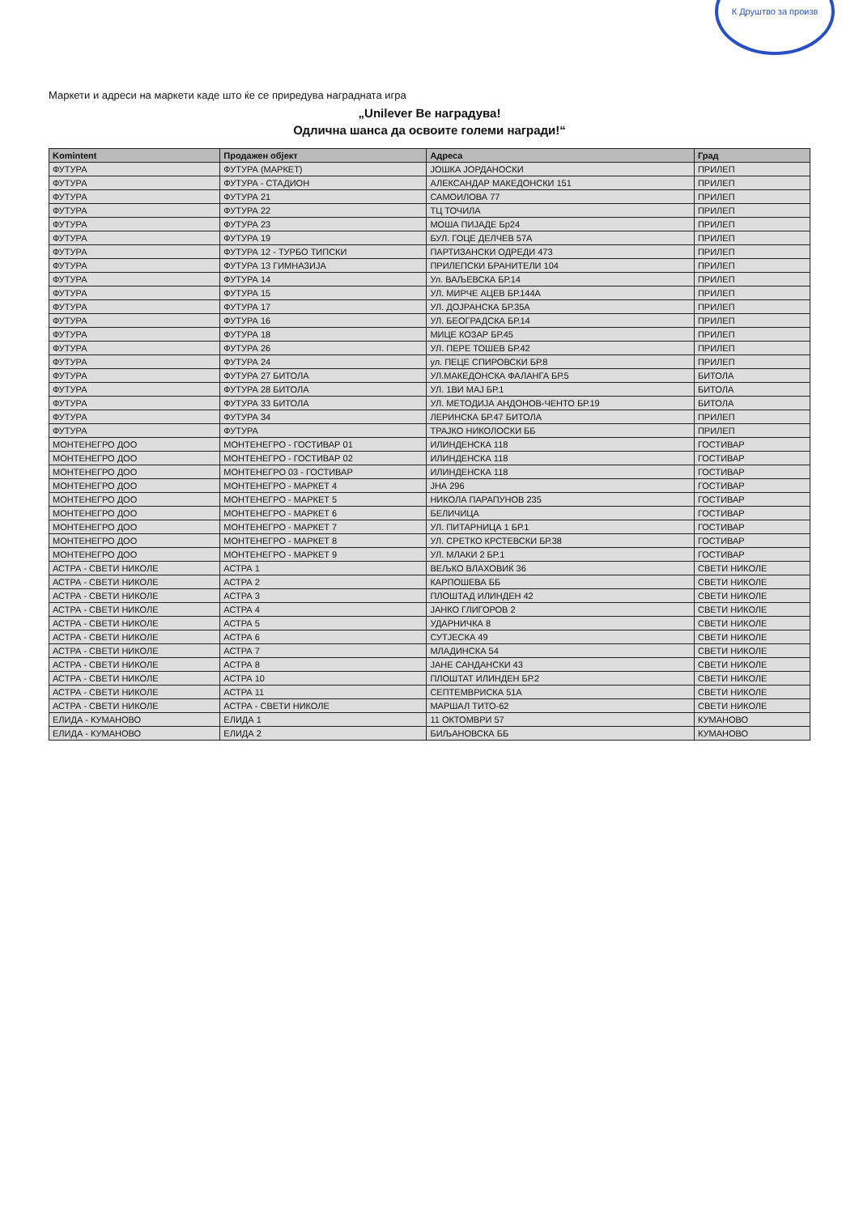К Друштво за произв
Маркети и адреси на маркети каде што ќе се приредува наградната игра
„Unilever Ве наградува!
Одлична шанса да освоите големи награди!“
| Komintent | Продажен објект | Адреса | Град |
| --- | --- | --- | --- |
| ФУТУРА | ФУТУРА (МАРКЕТ) | ЈОШКА ЈОРДАНОСКИ | ПРИЛЕП |
| ФУТУРА | ФУТУРА - СТАДИОН | АЛЕКСАНДАР МАКЕДОНСКИ 151 | ПРИЛЕП |
| ФУТУРА | ФУТУРА 21 | САМОИЛОВА 77 | ПРИЛЕП |
| ФУТУРА | ФУТУРА 22 | ТЦ ТОЧИЛА | ПРИЛЕП |
| ФУТУРА | ФУТУРА 23 | МОША ПИЈАДЕ Бр24 | ПРИЛЕП |
| ФУТУРА | ФУТУРА 19 | БУЛ. ГОЦЕ ДЕЛЧЕВ 57А | ПРИЛЕП |
| ФУТУРА | ФУТУРА 12 - ТУРБО ТИПСКИ | ПАРТИЗАНСКИ ОДРЕДИ 473 | ПРИЛЕП |
| ФУТУРА | ФУТУРА 13 ГИМНАЗИЈА | ПРИЛЕПСКИ БРАНИТЕЛИ 104 | ПРИЛЕП |
| ФУТУРА | ФУТУРА 14 | Ул. ВАЉЕВСКА БР.14 | ПРИЛЕП |
| ФУТУРА | ФУТУРА 15 | УЛ. МИРЧЕ АЦЕВ БР.144А | ПРИЛЕП |
| ФУТУРА | ФУТУРА 17 | УЛ. ДОЈРАНСКА БР.35А | ПРИЛЕП |
| ФУТУРА | ФУТУРА 16 | УЛ. БЕОГРАДСКА БР.14 | ПРИЛЕП |
| ФУТУРА | ФУТУРА 18 | МИЦЕ КОЗАР БР.45 | ПРИЛЕП |
| ФУТУРА | ФУТУРА 26 | УЛ. ПЕРЕ ТОШЕВ БР.42 | ПРИЛЕП |
| ФУТУРА | ФУТУРА 24 | ул. ПЕЦЕ СПИРОВСКИ БР.8 | ПРИЛЕП |
| ФУТУРА | ФУТУРА 27 БИТОЛА | УЛ.МАКЕДОНСКА ФАЛАНГА БР.5 | БИТОЛА |
| ФУТУРА | ФУТУРА 28 БИТОЛА | УЛ. 1ВИ МАЈ БР.1 | БИТОЛА |
| ФУТУРА | ФУТУРА 33 БИТОЛА | УЛ. МЕТОДИЈА АНДОНОВ-ЧЕНТО БР.19 | БИТОЛА |
| ФУТУРА | ФУТУРА 34 | ЛЕРИНСКА БР.47 БИТОЛА | ПРИЛЕП |
| ФУТУРА | ФУТУРА | ТРАЈКО НИКОЛОСКИ ББ | ПРИЛЕП |
| МОНТЕНЕГРО ДОО | МОНТЕНЕГРО - ГОСТИВАР 01 | ИЛИНДЕНСКА 118 | ГОСТИВАР |
| МОНТЕНЕГРО ДОО | МОНТЕНЕГРО - ГОСТИВАР 02 | ИЛИНДЕНСКА 118 | ГОСТИВАР |
| МОНТЕНЕГРО ДОО | МОНТЕНЕГРО 03 - ГОСТИВАР | ИЛИНДЕНСКА 118 | ГОСТИВАР |
| МОНТЕНЕГРО ДОО | МОНТЕНЕГРО - МАРКЕТ 4 | ЈНА 296 | ГОСТИВАР |
| МОНТЕНЕГРО ДОО | МОНТЕНЕГРО - МАРКЕТ 5 | НИКОЛА ПАРАПУНОВ 235 | ГОСТИВАР |
| МОНТЕНЕГРО ДОО | МОНТЕНЕГРО - МАРКЕТ 6 | БЕЛИЧИЦА | ГОСТИВАР |
| МОНТЕНЕГРО ДОО | МОНТЕНЕГРО - МАРКЕТ 7 | УЛ. ПИТАРНИЦА 1 БР.1 | ГОСТИВАР |
| МОНТЕНЕГРО ДОО | МОНТЕНЕГРО - МАРКЕТ 8 | УЛ. СРЕТКО КРСТЕВСКИ БР.38 | ГОСТИВАР |
| МОНТЕНЕГРО ДОО | МОНТЕНЕГРО - МАРКЕТ 9 | УЛ. МЛАКИ 2 БР.1 | ГОСТИВАР |
| АСТРА - СВЕТИ НИКОЛЕ | АСТРА 1 | ВЕЉКО ВЛАХОВИЌ 36 | СВЕТИ НИКОЛЕ |
| АСТРА - СВЕТИ НИКОЛЕ | АСТРА 2 | КАРПОШЕВА ББ | СВЕТИ НИКОЛЕ |
| АСТРА - СВЕТИ НИКОЛЕ | АСТРА 3 | ПЛОШТАД ИЛИНДЕН 42 | СВЕТИ НИКОЛЕ |
| АСТРА - СВЕТИ НИКОЛЕ | АСТРА 4 | ЈАНКО ГЛИГОРОВ 2 | СВЕТИ НИКОЛЕ |
| АСТРА - СВЕТИ НИКОЛЕ | АСТРА 5 | УДАРНИЧКА 8 | СВЕТИ НИКОЛЕ |
| АСТРА - СВЕТИ НИКОЛЕ | АСТРА 6 | СУТЈЕСКА 49 | СВЕТИ НИКОЛЕ |
| АСТРА - СВЕТИ НИКОЛЕ | АСТРА 7 | МЛАДИНСКА 54 | СВЕТИ НИКОЛЕ |
| АСТРА - СВЕТИ НИКОЛЕ | АСТРА 8 | ЈАНЕ САНДАНСКИ 43 | СВЕТИ НИКОЛЕ |
| АСТРА - СВЕТИ НИКОЛЕ | АСТРА 10 | ПЛОШТАТ ИЛИНДЕН БР.2 | СВЕТИ НИКОЛЕ |
| АСТРА - СВЕТИ НИКОЛЕ | АСТРА 11 | СЕПТЕМВРИСКА 51А | СВЕТИ НИКОЛЕ |
| АСТРА - СВЕТИ НИКОЛЕ | АСТРА - СВЕТИ НИКОЛЕ | МАРШАЛ ТИТО-62 | СВЕТИ НИКОЛЕ |
| ЕЛИДА - КУМАНОВО | ЕЛИДА 1 | 11 ОКТОМВРИ 57 | КУМАНОВО |
| ЕЛИДА - КУМАНОВО | ЕЛИДА 2 | БИЉАНОВСКА ББ | КУМАНОВО |